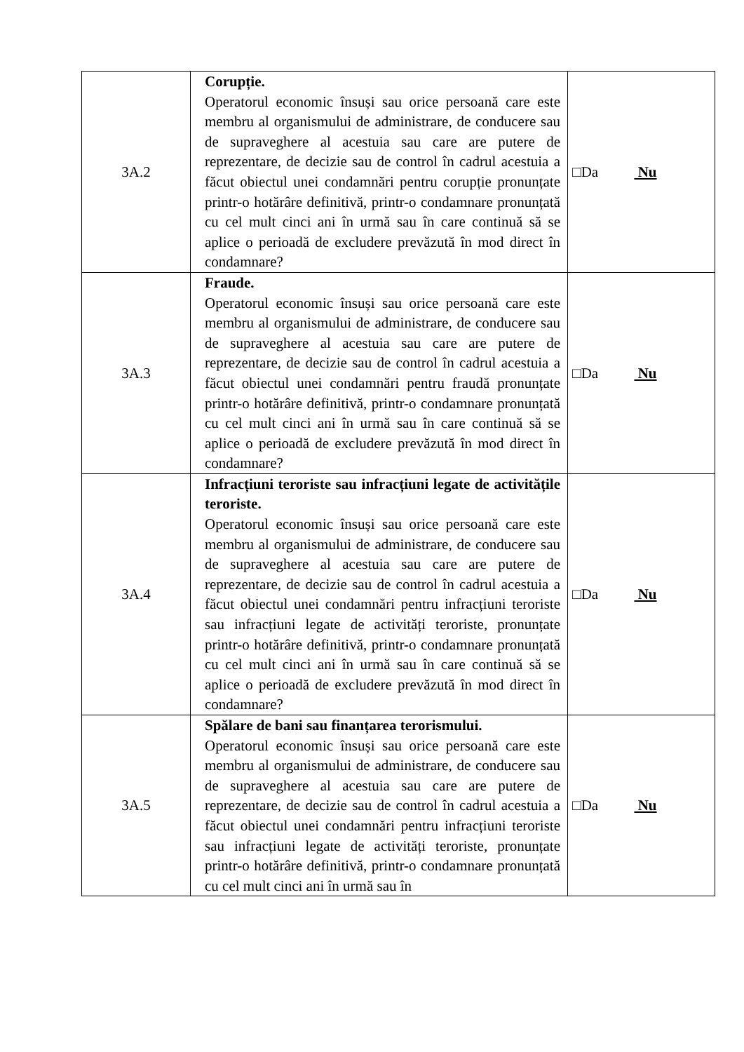| 3A.2 | Corupție. Operatorul economic însuși sau orice persoană care este membru al organismului de administrare, de conducere sau de supraveghere al acestuia sau care are putere de reprezentare, de decizie sau de control în cadrul acestuia a făcut obiectul unei condamnări pentru corupție pronunțate printr-o hotărâre definitivă, printr-o condamnare pronunțată cu cel mult cinci ani în urmă sau în care continuă să se aplice o perioadă de excludere prevăzută în mod direct în condamnare? | □Da Nu |
| 3A.3 | Fraude. Operatorul economic însuși sau orice persoană care este membru al organismului de administrare, de conducere sau de supraveghere al acestuia sau care are putere de reprezentare, de decizie sau de control în cadrul acestuia a făcut obiectul unei condamnări pentru fraudă pronunțate printr-o hotărâre definitivă, printr-o condamnare pronunțată cu cel mult cinci ani în urmă sau în care continuă să se aplice o perioadă de excludere prevăzută în mod direct în condamnare? | □Da Nu |
| 3A.4 | Infracțiuni teroriste sau infracțiuni legate de activitățile teroriste. Operatorul economic însuși sau orice persoană care este membru al organismului de administrare, de conducere sau de supraveghere al acestuia sau care are putere de reprezentare, de decizie sau de control în cadrul acestuia a făcut obiectul unei condamnări pentru infracțiuni teroriste sau infracțiuni legate de activități teroriste, pronunțate printr-o hotărâre definitivă, printr-o condamnare pronunțată cu cel mult cinci ani în urmă sau în care continuă să se aplice o perioadă de excludere prevăzută în mod direct în condamnare? | □Da Nu |
| 3A.5 | Spălare de bani sau finanțarea terorismului. Operatorul economic însuși sau orice persoană care este membru al organismului de administrare, de conducere sau de supraveghere al acestuia sau care are putere de reprezentare, de decizie sau de control în cadrul acestuia a făcut obiectul unei condamnări pentru infracțiuni teroriste sau infracțiuni legate de activități teroriste, pronunțate printr-o hotărâre definitivă, printr-o condamnare pronunțată cu cel mult cinci ani în urmă sau în | □Da Nu |